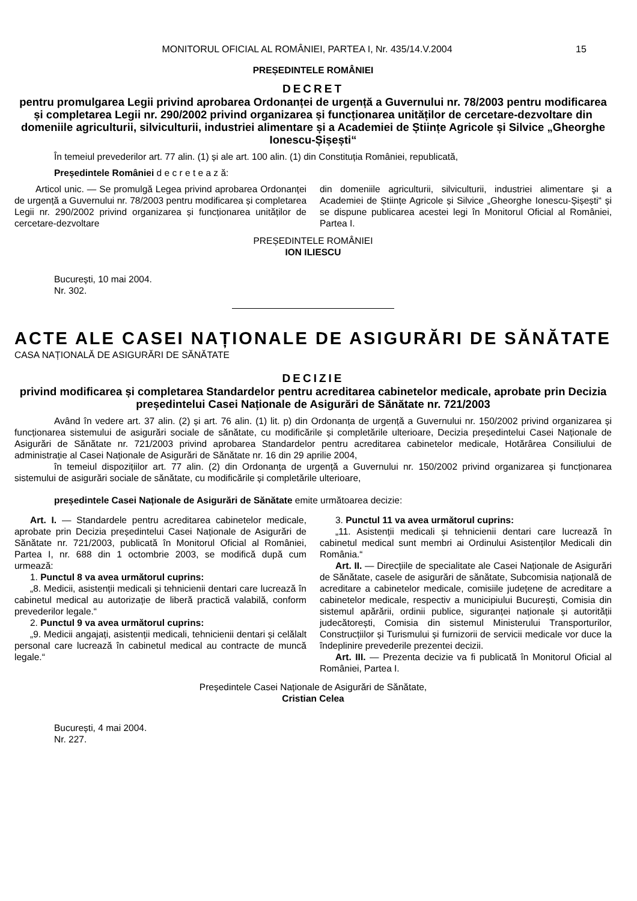MONITORUL OFICIAL AL ROMÂNIEI, PARTEA I, Nr. 435/14.V.2004
15
PREȘEDINTELE ROMÂNIEI
DECRET
pentru promulgarea Legii privind aprobarea Ordonanței de urgență a Guvernului nr. 78/2003 pentru modificarea și completarea Legii nr. 290/2002 privind organizarea și funcționarea unităților de cercetare-dezvoltare din domeniile agriculturii, silviculturii, industriei alimentare și a Academiei de Științe Agricole și Silvice „Gheorghe Ionescu-Șișești“
În temeiul prevederilor art. 77 alin. (1) și ale art. 100 alin. (1) din Constituția României, republicată,
Președintele României d e c r e t e a z ă:
Articol unic. — Se promulgă Legea privind aprobarea Ordonanței de urgență a Guvernului nr. 78/2003 pentru modificarea și completarea Legii nr. 290/2002 privind organizarea și funcționarea unităților de cercetare-dezvoltare
din domeniile agriculturii, silviculturii, industriei alimentare și a Academiei de Științe Agricole și Silvice „Gheorghe Ionescu-Șișești“ și se dispune publicarea acestei legi în Monitorul Oficial al României, Partea I.
PREȘEDINTELE ROMÂNIEI
ION ILIESCU
București, 10 mai 2004.
Nr. 302.
ACTE ALE CASEI NAȚIONALE DE ASIGURĂRI DE SĂNĂTATE
CASA NAȚIONALĂ DE ASIGURĂRI DE SĂNĂTATE
DECIZIE
privind modificarea și completarea Standardelor pentru acreditarea cabinetelor medicale, aprobate prin Decizia președintelui Casei Naționale de Asigurări de Sănătate nr. 721/2003
Având în vedere art. 37 alin. (2) și art. 76 alin. (1) lit. p) din Ordonanța de urgență a Guvernului nr. 150/2002 privind organizarea și funcționarea sistemului de asigurări sociale de sănătate, cu modificările și completările ulterioare, Decizia președintelui Casei Naționale de Asigurări de Sănătate nr. 721/2003 privind aprobarea Standardelor pentru acreditarea cabinetelor medicale, Hotărârea Consiliului de administrație al Casei Naționale de Asigurări de Sănătate nr. 16 din 29 aprilie 2004,
în temeiul dispozițiilor art. 77 alin. (2) din Ordonanța de urgență a Guvernului nr. 150/2002 privind organizarea și funcționarea sistemului de asigurări sociale de sănătate, cu modificările și completările ulterioare,
președintele Casei Naționale de Asigurări de Sănătate emite următoarea decizie:
Art. I. — Standardele pentru acreditarea cabinetelor medicale, aprobate prin Decizia președintelui Casei Naționale de Asigurări de Sănătate nr. 721/2003, publicată în Monitorul Oficial al României, Partea I, nr. 688 din 1 octombrie 2003, se modifică după cum urmează:
1. Punctul 8 va avea următorul cuprins:
„8. Medicii, asistenții medicali și tehnicienii dentari care lucrează în cabinetul medical au autorizație de liberă practică valabilă, conform prevederilor legale.“
2. Punctul 9 va avea următorul cuprins:
„9. Medicii angajați, asistenții medicali, tehnicienii dentari și celălalt personal care lucrează în cabinetul medical au contracte de muncă legale.“
3. Punctul 11 va avea următorul cuprins:
„11. Asistenții medicali și tehnicienii dentari care lucrează în cabinetul medical sunt membri ai Ordinului Asistenților Medicali din România.“
Art. II. — Direcțiile de specialitate ale Casei Naționale de Asigurări de Sănătate, casele de asigurări de sănătate, Subcomisia națională de acreditare a cabinetelor medicale, comisiile județene de acreditare a cabinetelor medicale, respectiv a municipiului București, Comisia din sistemul apărării, ordinii publice, siguranței naționale și autorității judecătorești, Comisia din sistemul Ministerului Transporturilor, Construcțiilor și Turismului și furnizorii de servicii medicale vor duce la îndeplinire prevederile prezentei decizii.
Art. III. — Prezenta decizie va fi publicată în Monitorul Oficial al României, Partea I.
Președintele Casei Naționale de Asigurări de Sănătate,
Cristian Celea
București, 4 mai 2004.
Nr. 227.